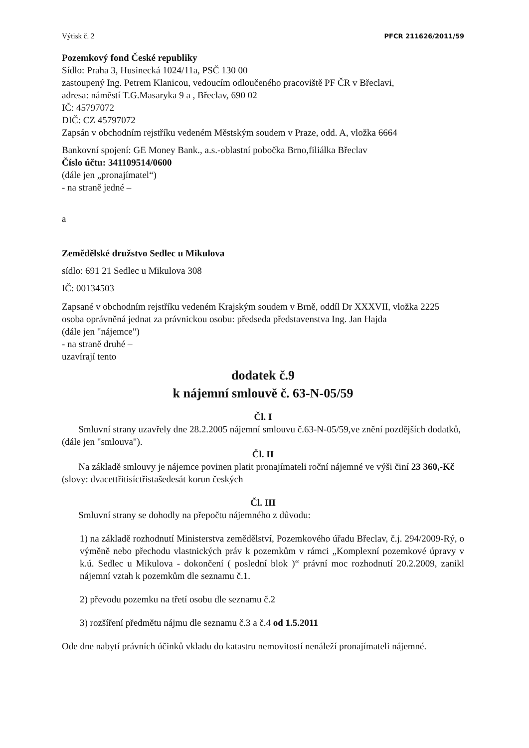Výtisk č. 2 PFCR 211626/2011/59
Pozemkový fond České republiky
Sídlo: Praha 3, Husinecká 1024/11a, PSČ 130 00
zastoupený Ing. Petrem Klanicou, vedoucím odloučeného pracoviště PF ČR v Břeclavi,
adresa: náměstí T.G.Masaryka 9 a , Břeclav, 690 02
IČ: 45797072
DIČ: CZ 45797072
Zapsán v obchodním rejstříku vedeném Městským soudem v Praze, odd. A, vložka 6664
Bankovní spojení: GE Money Bank., a.s.-oblastní pobočka Brno,filiálka Břeclav
Číslo účtu: 341109514/0600
(dále jen „pronajímatel“)
- na straně jedné –
a
Zemědělské družstvo Sedlec u Mikulova
sídlo: 691 21 Sedlec u Mikulova 308
IČ: 00134503
Zapsané v obchodním rejstříku vedeném Krajským soudem v Brně, oddíl Dr XXXVII, vložka 2225
osoba oprávněná jednat za právnickou osobu: předseda představenstva Ing. Jan Hajda
(dále jen "nájemce")
- na straně druhé –
uzavírají tento
dodatek č.9
k nájemní smlouvě č. 63-N-05/59
Čl. I
Smluvní strany uzavřely dne 28.2.2005 nájemní smlouvu č.63-N-05/59,ve znění pozdějších dodatků, (dále jen "smlouva").
Čl. II
Na základě smlouvy je nájemce povinen platit pronajímateli roční nájemné ve výši činí 23 360,-Kč (slovy: dvacettřitisíctřistašedesát korun českých
Čl. III
Smluvní strany se dohodly na přepočtu nájemného z důvodu:
1) na základě rozhodnutí Ministerstva zemědělství, Pozemkového úřadu Břeclav, č.j. 294/2009-Rý, o výměně nebo přechodu vlastnických práv k pozemkům v rámci „Komplexní pozemkové úpravy v k.ú. Sedlec u Mikulova - dokončení ( poslední blok )“ právní moc rozhodnutí 20.2.2009, zanikl nájemní vztah k pozemkům dle seznamu č.1.
2) převodu pozemku na třetí osobu dle seznamu č.2
3) rozšíření předmětu nájmu dle seznamu č.3 a č.4 od 1.5.2011
Ode dne nabytí právních účinků vkladu do katastru nemovitostí nenáleží pronajímateli nájemné.